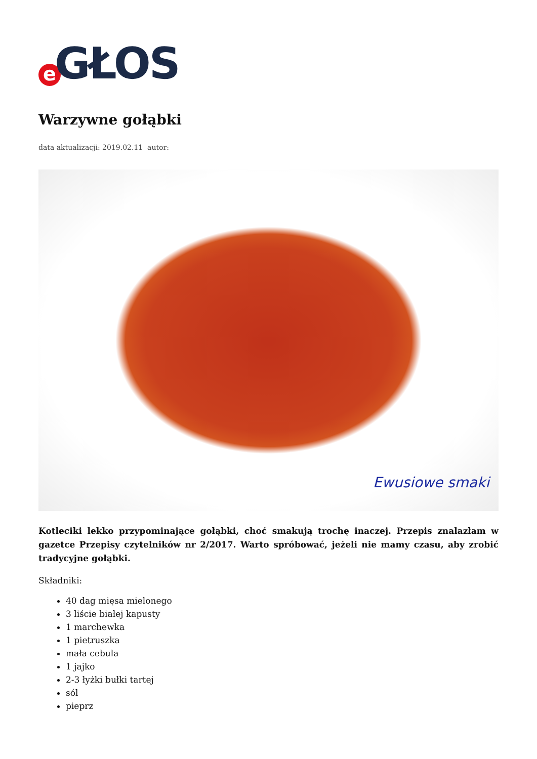e GŁOS
Warzywne gołąbki
data aktualizacji: 2019.02.11 autor:
Ewusiowe smaki
Kotleciki lekko przypominające gołąbki, choć smakują trochę inaczej. Przepis znalazłam w gazetce Przepisy czytelników nr 2/2017. Warto spróbować, jeżeli nie mamy czasu, aby zrobić tradycyjne gołąbki.
Składniki:
40 dag mięsa mielonego
3 liście białej kapusty
1 marchewka
1 pietruszka
mała cebula
1 jajko
2-3 łyżki bułki tartej
sól
pieprz